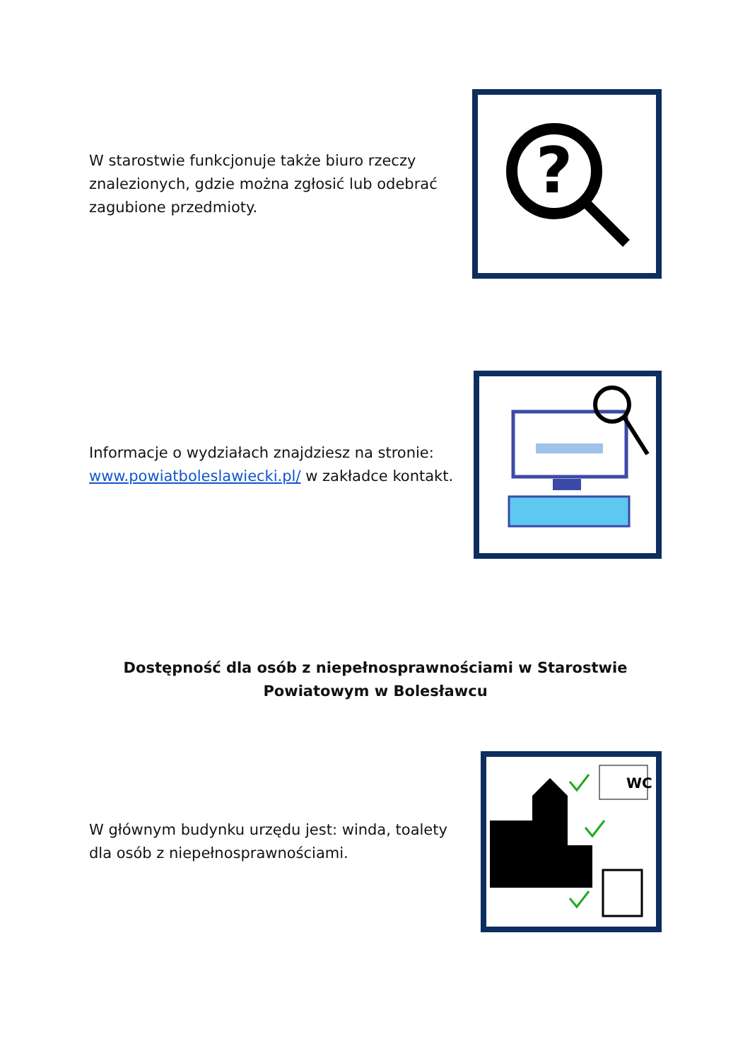W starostwie funkcjonuje także biuro rzeczy znalezionych, gdzie można zgłosić lub odebrać zagubione przedmioty.
?
Informacje o wydziałach znajdziesz na stronie: www.powiatboleslawiecki.pl/ w zakładce kontakt.
Dostępność dla osób z niepełnosprawnościami w Starostwie Powiatowym w Bolesławcu
W głównym budynku urzędu jest: winda, toalety dla osób z niepełnosprawnościami.
WC